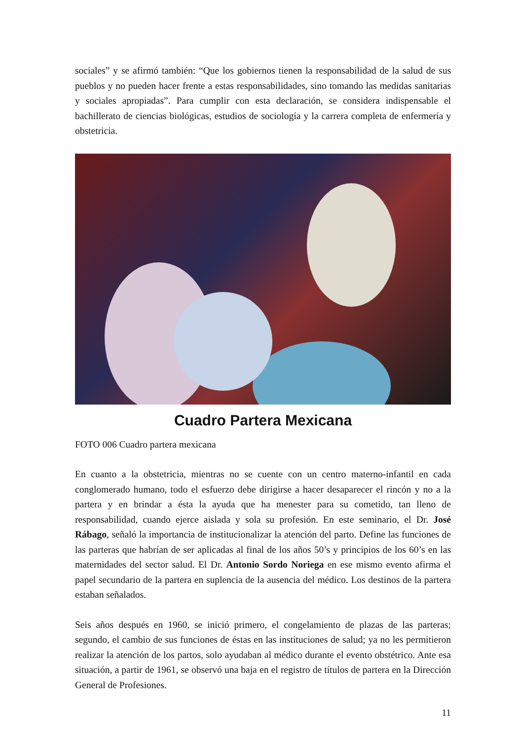sociales” y se afirmó también: “Que los gobiernos tienen la responsabilidad de la salud de sus pueblos y no pueden hacer frente a estas responsabilidades, sino tomando las medidas sanitarias y sociales apropiadas”. Para cumplir con esta declaración, se considera indispensable el bachillerato de ciencias biológicas, estudios de sociología y la carrera completa de enfermería y obstetricia.
Cuadro Partera Mexicana
FOTO 006 Cuadro partera mexicana
En cuanto a la obstetricia, mientras no se cuente con un centro materno-infantil en cada conglomerado humano, todo el esfuerzo debe dirigirse a hacer desaparecer el rincón y no a la partera y en brindar a ésta la ayuda que ha menester para su cometido, tan lleno de responsabilidad, cuando ejerce aislada y sola su profesión. En este seminario, el Dr. José Rábago, señaló la importancia de institucionalizar la atención del parto. Define las funciones de las parteras que habrían de ser aplicadas al final de los años 50’s y principios de los 60’s en las maternidades del sector salud. El Dr. Antonio Sordo Noriega en ese mismo evento afirma el papel secundario de la partera en suplencia de la ausencia del médico. Los destinos de la partera estaban señalados.
Seis años después en 1960, se inició primero, el congelamiento de plazas de las parteras; segundo, el cambio de sus funciones de éstas en las instituciones de salud; ya no les permitieron realizar la atención de los partos, solo ayudaban al médico durante el evento obstétrico. Ante esa situación, a partir de 1961, se observó una baja en el registro de títulos de partera en la Dirección General de Profesiones.
11